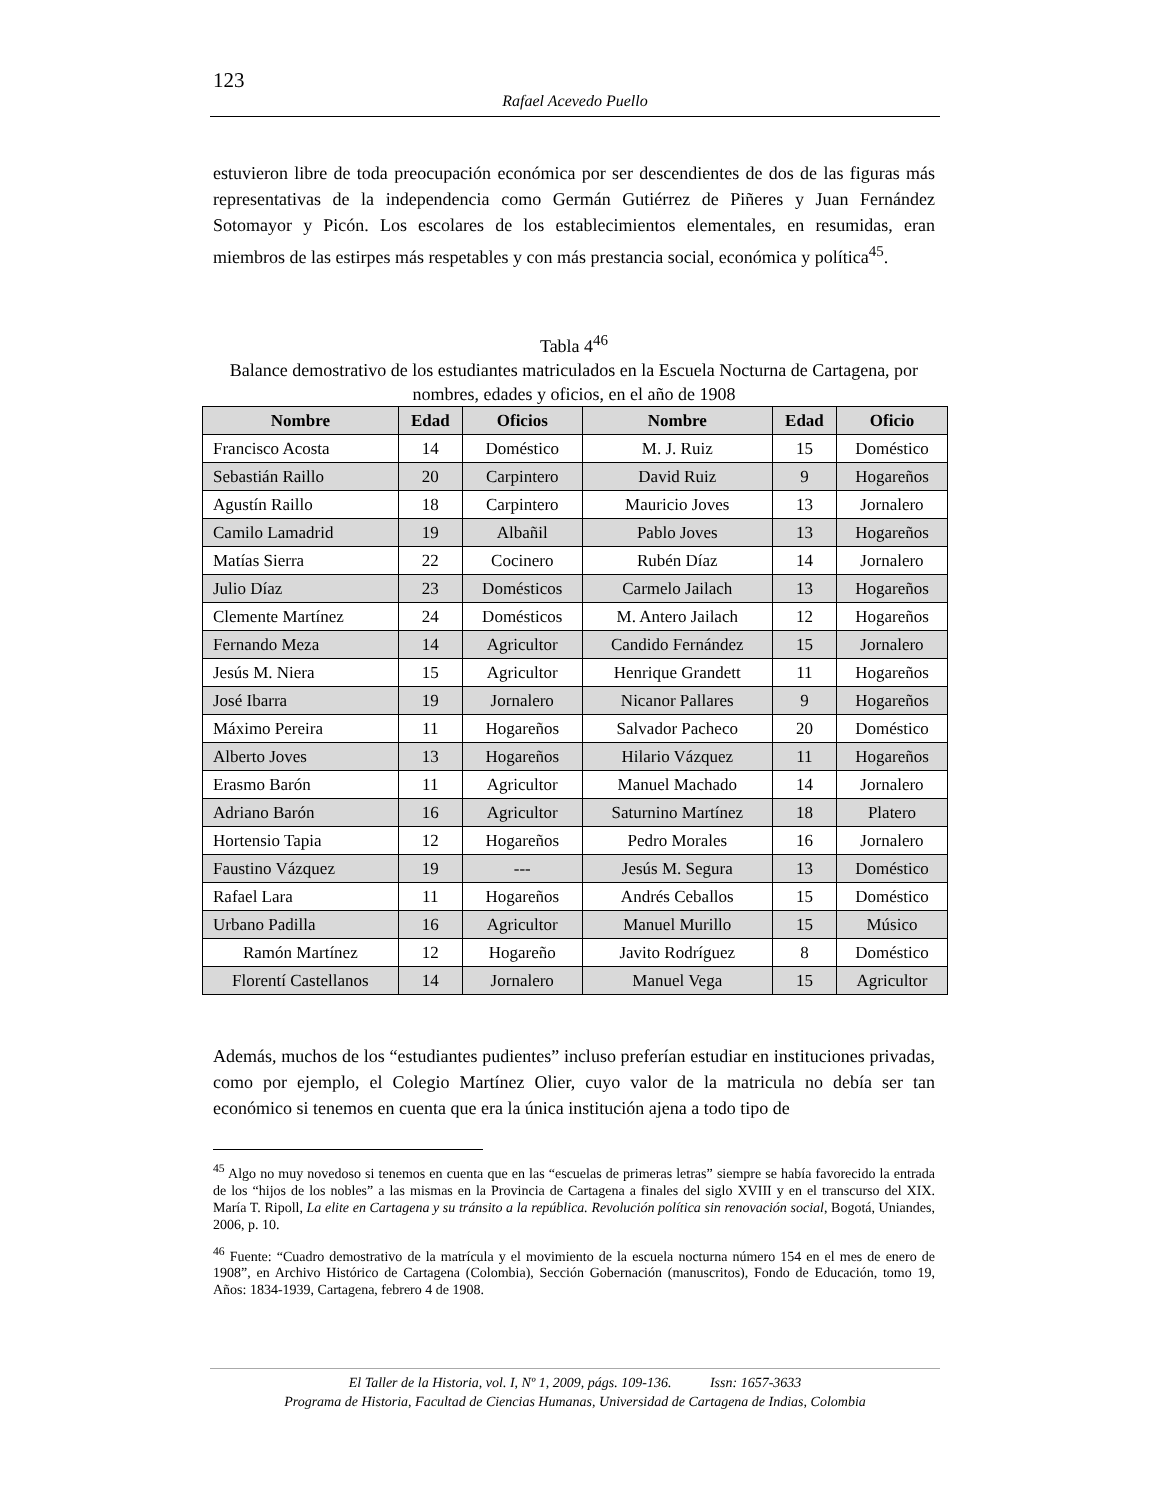123
Rafael Acevedo Puello
estuvieron libre de toda preocupación económica por ser descendientes de dos de las figuras más representativas de la independencia como Germán Gutiérrez de Piñeres y Juan Fernández Sotomayor y Picón. Los escolares de los establecimientos elementales, en resumidas, eran miembros de las estirpes más respetables y con más prestancia social, económica y política<sup>45</sup>.
Tabla 4<sup>46</sup>
Balance demostrativo de los estudiantes matriculados en la Escuela Nocturna de Cartagena, por nombres, edades y oficios, en el año de 1908
| Nombre | Edad | Oficios | Nombre | Edad | Oficio |
| --- | --- | --- | --- | --- | --- |
| Francisco Acosta | 14 | Doméstico | M. J. Ruiz | 15 | Doméstico |
| Sebastián Raillo | 20 | Carpintero | David Ruiz | 9 | Hogareños |
| Agustín Raillo | 18 | Carpintero | Mauricio Joves | 13 | Jornalero |
| Camilo Lamadrid | 19 | Albañil | Pablo Joves | 13 | Hogareños |
| Matías Sierra | 22 | Cocinero | Rubén Díaz | 14 | Jornalero |
| Julio Díaz | 23 | Domésticos | Carmelo Jailach | 13 | Hogareños |
| Clemente Martínez | 24 | Domésticos | M. Antero Jailach | 12 | Hogareños |
| Fernando Meza | 14 | Agricultor | Candido Fernández | 15 | Jornalero |
| Jesús M. Niera | 15 | Agricultor | Henrique Grandett | 11 | Hogareños |
| José Ibarra | 19 | Jornalero | Nicanor Pallares | 9 | Hogareños |
| Máximo Pereira | 11 | Hogareños | Salvador Pacheco | 20 | Doméstico |
| Alberto Joves | 13 | Hogareños | Hilario Vázquez | 11 | Hogareños |
| Erasmo Barón | 11 | Agricultor | Manuel Machado | 14 | Jornalero |
| Adriano Barón | 16 | Agricultor | Saturnino Martínez | 18 | Platero |
| Hortensio Tapia | 12 | Hogareños | Pedro Morales | 16 | Jornalero |
| Faustino Vázquez | 19 | --- | Jesús M. Segura | 13 | Doméstico |
| Rafael Lara | 11 | Hogareños | Andrés Ceballos | 15 | Doméstico |
| Urbano Padilla | 16 | Agricultor | Manuel Murillo | 15 | Músico |
| Ramón Martínez | 12 | Hogareño | Javito Rodríguez | 8 | Doméstico |
| Florentí Castellanos | 14 | Jornalero | Manuel Vega | 15 | Agricultor |
Además, muchos de los “estudiantes pudientes” incluso preferían estudiar en instituciones privadas, como por ejemplo, el Colegio Martínez Olier, cuyo valor de la matricula no debía ser tan económico si tenemos en cuenta que era la única institución ajena a todo tipo de
<sup>45</sup> Algo no muy novedoso si tenemos en cuenta que en las “escuelas de primeras letras” siempre se había favorecido la entrada de los “hijos de los nobles” a las mismas en la Provincia de Cartagena a finales del siglo XVIII y en el transcurso del XIX. María T. Ripoll, La elite en Cartagena y su tránsito a la república. Revolución política sin renovación social, Bogotá, Uniandes, 2006, p. 10.
<sup>46</sup> Fuente: “Cuadro demostrativo de la matrícula y el movimiento de la escuela nocturna número 154 en el mes de enero de 1908”, en Archivo Histórico de Cartagena (Colombia), Sección Gobernación (manuscritos), Fondo de Educación, tomo 19, Años: 1834-1939, Cartagena, febrero 4 de 1908.
El Taller de la Historia, vol. I, Nº 1, 2009, págs. 109-136. Issn: 1657-3633
Programa de Historia, Facultad de Ciencias Humanas, Universidad de Cartagena de Indias, Colombia